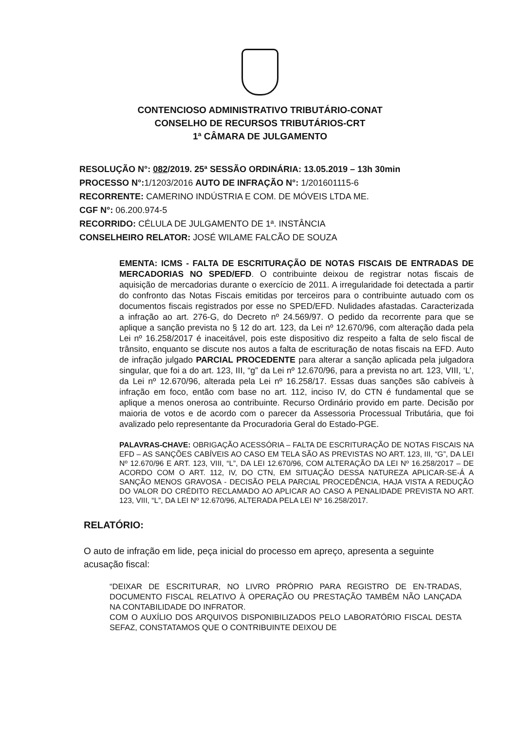CONTENCIOSO ADMINISTRATIVO TRIBUTÁRIO-CONAT
CONSELHO DE RECURSOS TRIBUTÁRIOS-CRT
1ª CÂMARA DE JULGAMENTO
RESOLUÇÃO N°: 082/2019. 25ª SESSÃO ORDINÁRIA: 13.05.2019 – 13h 30min
PROCESSO N°: 1/1203/2016 AUTO DE INFRAÇÃO N°: 1/201601115-6
RECORRENTE: CAMERINO INDÚSTRIA E COM. DE MÓVEIS LTDA ME.
CGF N°: 06.200.974-5
RECORRIDO: CÉLULA DE JULGAMENTO DE 1ª. INSTÂNCIA
CONSELHEIRO RELATOR: JOSÉ WILAME FALCÃO DE SOUZA
EMENTA: ICMS - FALTA DE ESCRITURAÇÃO DE NOTAS FISCAIS DE ENTRADAS DE MERCADORIAS NO SPED/EFD. O contribuinte deixou de registrar notas fiscais de aquisição de mercadorias durante o exercício de 2011. A irregularidade foi detectada a partir do confronto das Notas Fiscais emitidas por terceiros para o contribuinte autuado com os documentos fiscais registrados por esse no SPED/EFD. Nulidades afastadas. Caracterizada a infração ao art. 276-G, do Decreto nº 24.569/97. O pedido da recorrente para que se aplique a sanção prevista no § 12 do art. 123, da Lei nº 12.670/96, com alteração dada pela Lei nº 16.258/2017 é inaceitável, pois este dispositivo diz respeito a falta de selo fiscal de trânsito, enquanto se discute nos autos a falta de escrituração de notas fiscais na EFD. Auto de infração julgado PARCIAL PROCEDENTE para alterar a sanção aplicada pela julgadora singular, que foi a do art. 123, III, “g” da Lei nº 12.670/96, para a prevista no art. 123, VIII, ‘L’, da Lei nº 12.670/96, alterada pela Lei nº 16.258/17. Essas duas sanções são cabíveis à infração em foco, então com base no art. 112, inciso IV, do CTN é fundamental que se aplique a menos onerosa ao contribuinte. Recurso Ordinário provido em parte. Decisão por maioria de votos e de acordo com o parecer da Assessoria Processual Tributária, que foi avalizado pelo representante da Procuradoria Geral do Estado-PGE.
PALAVRAS-CHAVE: OBRIGAÇÃO ACESSÓRIA – FALTA DE ESCRITURAÇÃO DE NOTAS FISCAIS NA EFD – AS SANÇÕES CABÍVEIS AO CASO EM TELA SÃO AS PREVISTAS NO ART. 123, III, “G”, DA LEI Nº 12.670/96 E ART. 123, VIII, “L”, DA LEI 12.670/96, COM ALTERAÇÃO DA LEI Nº 16.258/2017 – DE ACORDO COM O ART. 112, IV, DO CTN, EM SITUAÇÃO DESSA NATUREZA APLICAR-SE-Á A SANÇÃO MENOS GRAVOSA - DECISÃO PELA PARCIAL PROCEDÊNCIA, HAJA VISTA A REDUÇÃO DO VALOR DO CRÉDITO RECLAMADO AO APLICAR AO CASO A PENALIDADE PREVISTA NO ART. 123, VIII, “L”, DA LEI Nº 12.670/96, ALTERADA PELA LEI Nº 16.258/2017.
RELATÓRIO:
O auto de infração em lide, peça inicial do processo em apreço, apresenta a seguinte acusação fiscal:
“DEIXAR DE ESCRITURAR, NO LIVRO PRÓPRIO PARA REGISTRO DE EN-TRADAS, DOCUMENTO FISCAL RELATIVO À OPERAÇÃO OU PRESTAÇÃO TAMBÉM NÃO LANÇADA NA CONTABILIDADE DO INFRATOR.
COM O AUXÍLIO DOS ARQUIVOS DISPONIBILIZADOS PELO LABORATÓRIO FISCAL DESTA SEFAZ, CONSTATAMOS QUE O CONTRIBUINTE DEIXOU DE